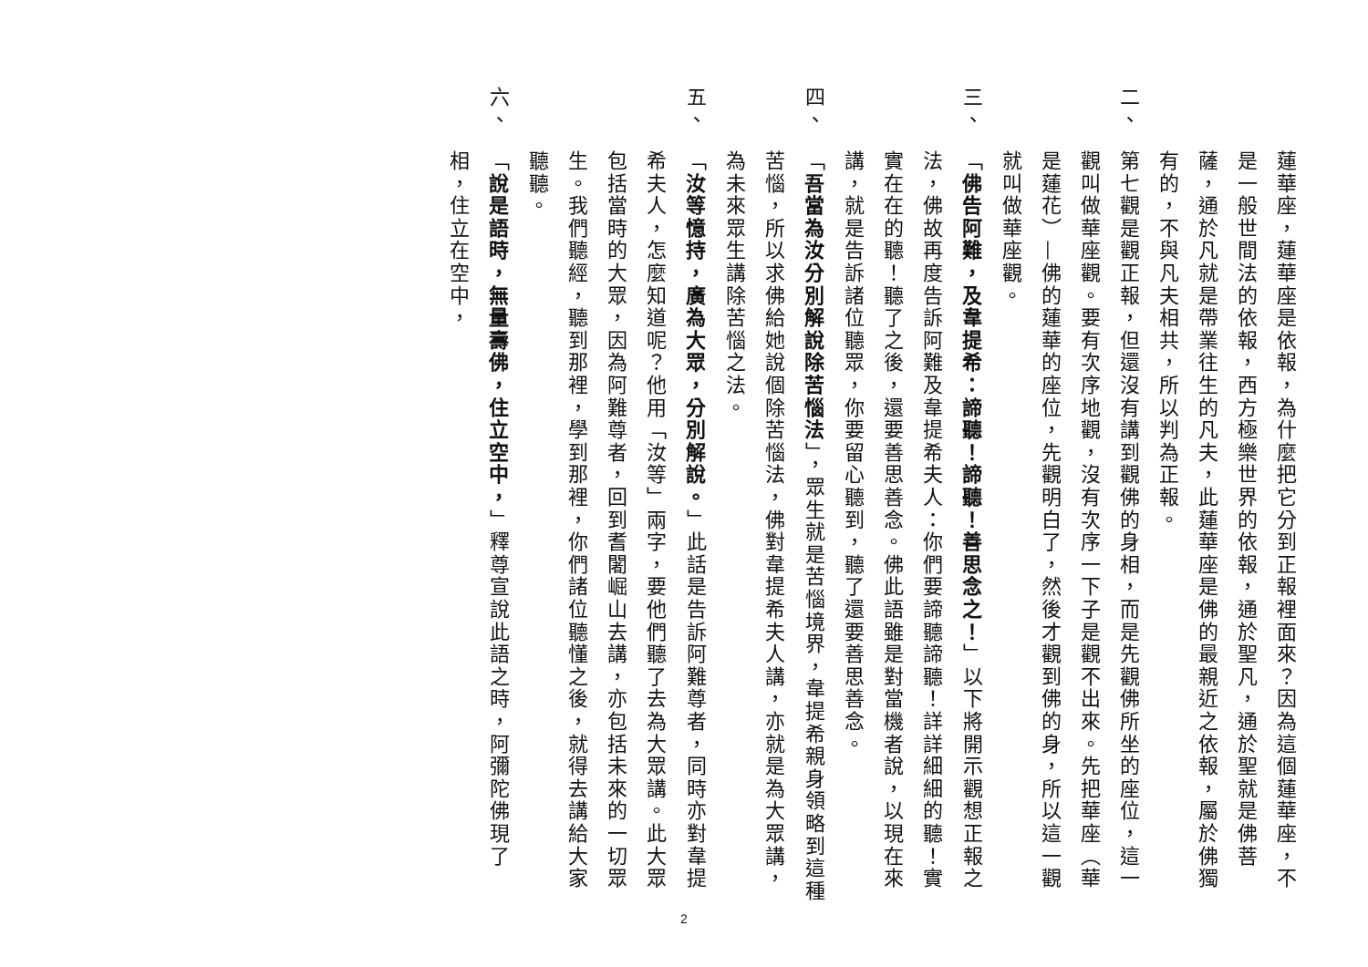蓮華座，蓮華座是依報，為什麼把它分到正報裡面來？因為這個蓮華座，不是一般世間法的依報，西方極樂世界的依報，通於聖凡，通於聖就是佛菩薩，通於凡就是帶業往生的凡夫，此蓮華座是佛的最親近之依報，屬於佛獨有的，不與凡夫相共，所以判為正報。
二、 第七觀是觀正報，但還沒有講到觀佛的身相，而是先觀佛所坐的座位，這一觀叫做華座觀。要有次序地觀，沒有次序一下子是觀不出來。先把華座（華是蓮花）—佛的蓮華的座位，先觀明白了，然後才觀到佛的身，所以這一觀就叫做華座觀。
三、 「佛告阿難，及韋提希：諦聽！諦聽！善思念之！」以下將開示觀想正報之法，佛故再度告訴阿難及韋提希夫人：你們要諦聽諦聽！詳詳細細的聽！實實在在的聽！聽了之後，還要善思善念。佛此語雖是對當機者說，以現在來講，就是告訴諸位聽眾，你要留心聽到，聽了還要善思善念。
四、 「吾當為汝分別解說除苦惱法」，眾生就是苦惱境界，韋提希親身領略到這種苦惱，所以求佛給她說個除苦惱法，佛對韋提希夫人講，亦就是為大眾講，為未來眾生講除苦惱之法。
五、 「汝等憶持，廣為大眾，分別解說。」此話是告訴阿難尊者，同時亦對韋提希夫人，怎麼知道呢？他用「汝等」兩字，要他們聽了去為大眾講。此大眾包括當時的大眾，因為阿難尊者，回到耆闍崛山去講，亦包括未來的一切眾生。我們聽經，聽到那裡，學到那裡，你們諸位聽懂之後，就得去講給大家聽聽。
六、 「說是語時，無量壽佛，住立空中，」釋尊宣說此語之時，阿彌陀佛現了相，住立在空中，
2